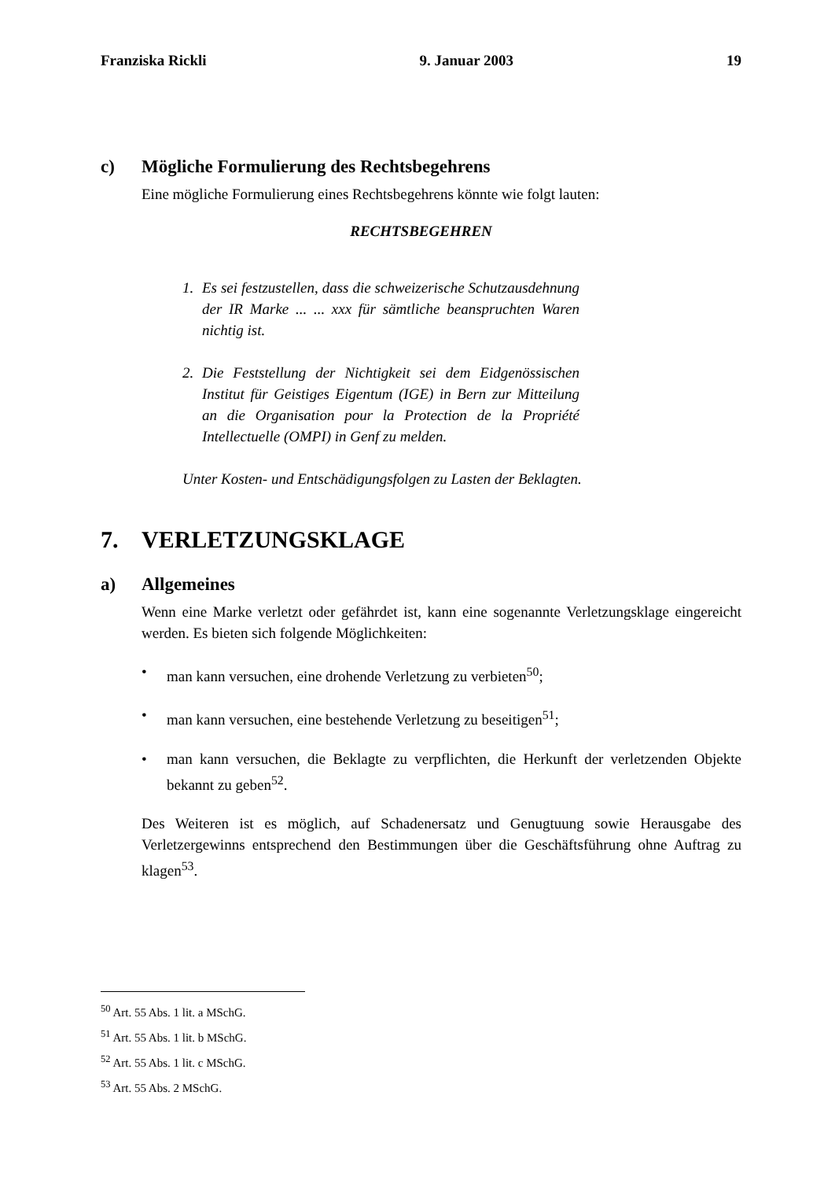Franziska Rickli 9. Januar 2003 19
c) Mögliche Formulierung des Rechtsbegehrens
Eine mögliche Formulierung eines Rechtsbegehrens könnte wie folgt lauten:
RECHTSBEGEHREN
1. Es sei festzustellen, dass die schweizerische Schutzausdehnung der IR Marke ... ... xxx für sämtliche beanspruchten Waren nichtig ist.
2. Die Feststellung der Nichtigkeit sei dem Eidgenössischen Institut für Geistiges Eigentum (IGE) in Bern zur Mitteilung an die Organisation pour la Protection de la Propriété Intellectuelle (OMPI) in Genf zu melden.
Unter Kosten- und Entschädigungsfolgen zu Lasten der Beklagten.
7. VERLETZUNGSKLAGE
a) Allgemeines
Wenn eine Marke verletzt oder gefährdet ist, kann eine sogenannte Verletzungsklage eingereicht werden. Es bieten sich folgende Möglichkeiten:
• man kann versuchen, eine drohende Verletzung zu verbieten<sup>50</sup>;
• man kann versuchen, eine bestehende Verletzung zu beseitigen<sup>51</sup>;
• man kann versuchen, die Beklagte zu verpflichten, die Herkunft der verletzenden Objekte bekannt zu geben<sup>52</sup>.
Des Weiteren ist es möglich, auf Schadenersatz und Genugtuung sowie Herausgabe des Verletzergewinns entsprechend den Bestimmungen über die Geschäftsführung ohne Auftrag zu klagen<sup>53</sup>.
<sup>50</sup> Art. 55 Abs. 1 lit. a MSchG.
<sup>51</sup> Art. 55 Abs. 1 lit. b MSchG.
<sup>52</sup> Art. 55 Abs. 1 lit. c MSchG.
<sup>53</sup> Art. 55 Abs. 2 MSchG.